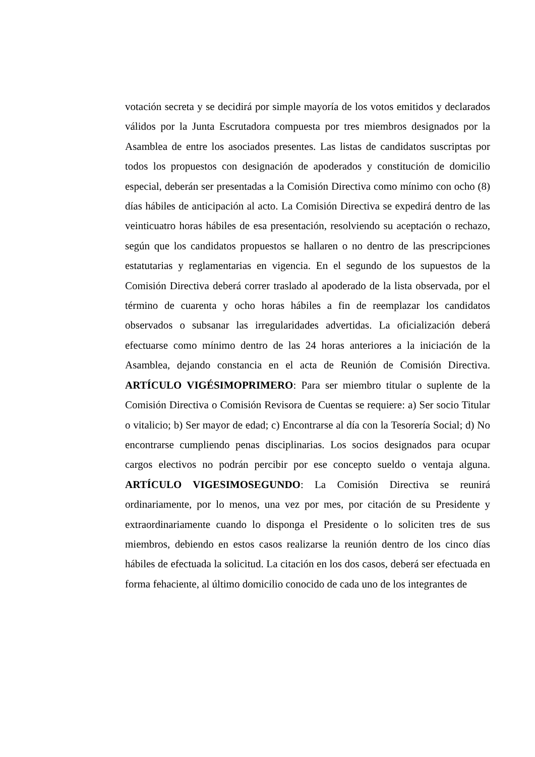votación secreta y se decidirá por simple mayoría de los votos emitidos y declarados válidos por la Junta Escrutadora compuesta por tres miembros designados por la Asamblea de entre los asociados presentes. Las listas de candidatos suscriptas por todos los propuestos con designación de apoderados y constitución de domicilio especial, deberán ser presentadas a la Comisión Directiva como mínimo con ocho (8) días hábiles de anticipación al acto. La Comisión Directiva se expedirá dentro de las veinticuatro horas hábiles de esa presentación, resolviendo su aceptación o rechazo, según que los candidatos propuestos se hallaren o no dentro de las prescripciones estatutarias y reglamentarias en vigencia. En el segundo de los supuestos de la Comisión Directiva deberá correr traslado al apoderado de la lista observada, por el término de cuarenta y ocho horas hábiles a fin de reemplazar los candidatos observados o subsanar las irregularidades advertidas. La oficialización deberá efectuarse como mínimo dentro de las 24 horas anteriores a la iniciación de la Asamblea, dejando constancia en el acta de Reunión de Comisión Directiva. ARTÍCULO VIGÉSIMOPRIMERO: Para ser miembro titular o suplente de la Comisión Directiva o Comisión Revisora de Cuentas se requiere: a) Ser socio Titular o vitalicio; b) Ser mayor de edad; c) Encontrarse al día con la Tesorería Social; d) No encontrarse cumpliendo penas disciplinarias. Los socios designados para ocupar cargos electivos no podrán percibir por ese concepto sueldo o ventaja alguna. ARTÍCULO VIGESIMOSEGUNDO: La Comisión Directiva se reunirá ordinariamente, por lo menos, una vez por mes, por citación de su Presidente y extraordinariamente cuando lo disponga el Presidente o lo soliciten tres de sus miembros, debiendo en estos casos realizarse la reunión dentro de los cinco días hábiles de efectuada la solicitud. La citación en los dos casos, deberá ser efectuada en forma fehaciente, al último domicilio conocido de cada uno de los integrantes de